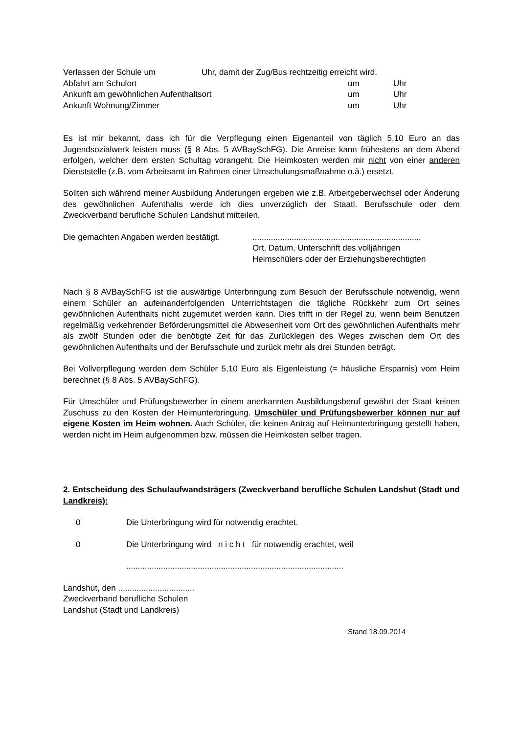Verlassen der Schule um Uhr, damit der Zug/Bus rechtzeitig erreicht wird.
Abfahrt am Schulort um Uhr
Ankunft am gewöhnlichen Aufenthaltsort um Uhr
Ankunft Wohnung/Zimmer um Uhr
Es ist mir bekannt, dass ich für die Verpflegung einen Eigenanteil von täglich 5,10 Euro an das Jugendsozialwerk leisten muss (§ 8 Abs. 5 AVBaySchFG). Die Anreise kann frühestens an dem Abend erfolgen, welcher dem ersten Schultag vorangeht. Die Heimkosten werden mir nicht von einer anderen Dienststelle (z.B. vom Arbeitsamt im Rahmen einer Umschulungsmaßnahme o.ä.) ersetzt.
Sollten sich während meiner Ausbildung Änderungen ergeben wie z.B. Arbeitgeberwechsel oder Änderung des gewöhnlichen Aufenthalts werde ich dies unverzüglich der Staatl. Berufsschule oder dem Zweckverband berufliche Schulen Landshut mitteilen.
Die gemachten Angaben werden bestätigt..........................................................................
Ort, Datum, Unterschrift des volljährigen
Heimschülers oder der Erziehungsberechtigten
Nach § 8 AVBaySchFG ist die auswärtige Unterbringung zum Besuch der Berufsschule notwendig, wenn einem Schüler an aufeinanderfolgenden Unterrichtstagen die tägliche Rückkehr zum Ort seines gewöhnlichen Aufenthalts nicht zugemutet werden kann. Dies trifft in der Regel zu, wenn beim Benutzen regelmäßig verkehrender Beförderungsmittel die Abwesenheit vom Ort des gewöhnlichen Aufenthalts mehr als zwölf Stunden oder die benötigte Zeit für das Zurücklegen des Weges zwischen dem Ort des gewöhnlichen Aufenthalts und der Berufsschule und zurück mehr als drei Stunden beträgt.
Bei Vollverpflegung werden dem Schüler 5,10 Euro als Eigenleistung (= häusliche Ersparnis) vom Heim berechnet (§ 8 Abs. 5 AVBaySchFG).
Für Umschüler und Prüfungsbewerber in einem anerkannten Ausbildungsberuf gewährt der Staat keinen Zuschuss zu den Kosten der Heimunterbringung. Umschüler und Prüfungsbewerber können nur auf eigene Kosten im Heim wohnen. Auch Schüler, die keinen Antrag auf Heimunterbringung gestellt haben, werden nicht im Heim aufgenommen bzw. müssen die Heimkosten selber tragen.
2. Entscheidung des Schulaufwandsträgers (Zweckverband berufliche Schulen Landshut (Stadt und Landkreis):
0 Die Unterbringung wird für notwendig erachtet.
0 Die Unterbringung wird n i c h t für notwendig erachtet, weil
..............................................................................................
Landshut, den .................................
Zweckverband berufliche Schulen
Landshut (Stadt und Landkreis)
Stand 18.09.2014